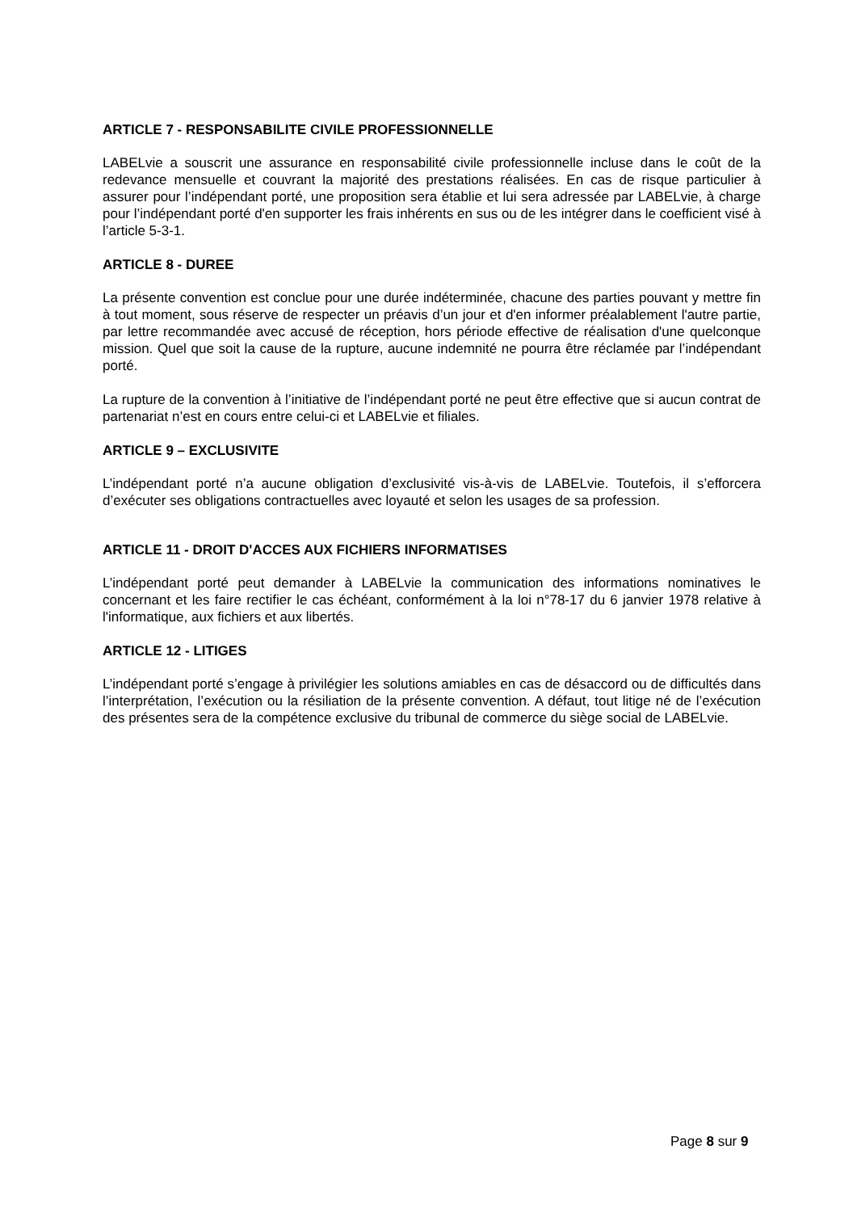ARTICLE 7 - RESPONSABILITE CIVILE PROFESSIONNELLE
LABELvie a souscrit une assurance en responsabilité civile professionnelle incluse dans le coût de la redevance mensuelle et couvrant la majorité des prestations réalisées. En cas de risque particulier à assurer pour l’indépendant porté, une proposition sera établie et lui sera adressée par LABELvie, à charge pour l’indépendant porté d'en supporter les frais inhérents en sus ou de les intégrer dans le coefficient visé à l’article 5-3-1.
ARTICLE 8 - DUREE
La présente convention est conclue pour une durée indéterminée, chacune des parties pouvant y mettre fin à tout moment, sous réserve de respecter un préavis d’un jour et d'en informer préalablement l'autre partie, par lettre recommandée avec accusé de réception, hors période effective de réalisation d'une quelconque mission. Quel que soit la cause de la rupture, aucune indemnité ne pourra être réclamée par l’indépendant porté.
La rupture de la convention à l’initiative de l’indépendant porté ne peut être effective que si aucun contrat de partenariat n’est en cours entre celui-ci et LABELvie et filiales.
ARTICLE 9 – EXCLUSIVITE
L’indépendant porté n’a aucune obligation d’exclusivité vis-à-vis de LABELvie. Toutefois, il s’efforcera d’exécuter ses obligations contractuelles avec loyauté et selon les usages de sa profession.
ARTICLE 11 - DROIT D'ACCES AUX FICHIERS INFORMATISES
L’indépendant porté peut demander à LABELvie la communication des informations nominatives le concernant et les faire rectifier le cas échéant, conformément à la loi n°78-17 du 6 janvier 1978 relative à l'informatique, aux fichiers et aux libertés.
ARTICLE 12 - LITIGES
L’indépendant porté s’engage à privilégier les solutions amiables en cas de désaccord ou de difficultés dans l’interprétation, l’exécution ou la résiliation de la présente convention. A défaut, tout litige né de l’exécution des présentes sera de la compétence exclusive du tribunal de commerce du siège social de LABELvie.
Page 8 sur 9